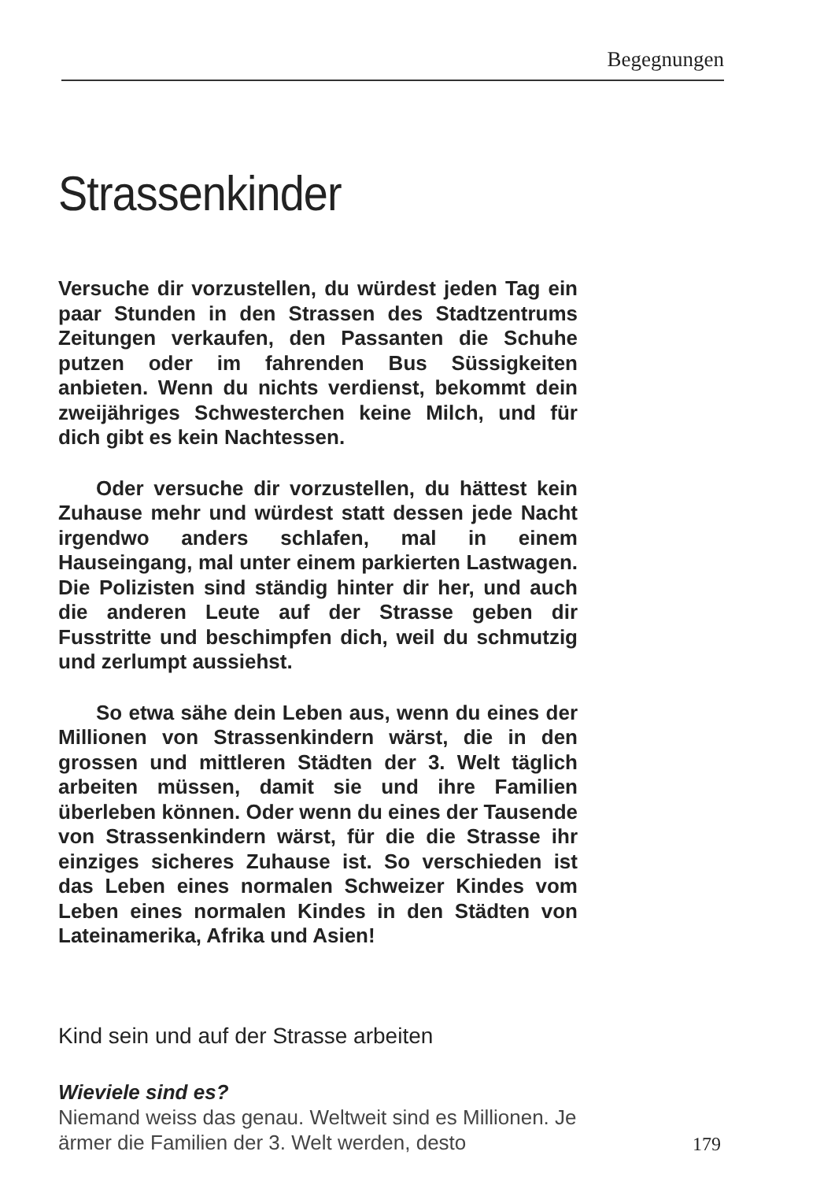Begegnungen
Strassenkinder
Versuche dir vorzustellen, du würdest jeden Tag ein paar Stunden in den Strassen des Stadtzentrums Zeitungen verkaufen, den Passanten die Schuhe putzen oder im fahrenden Bus Süssigkeiten anbieten. Wenn du nichts verdienst, bekommt dein zweijähriges Schwesterchen keine Milch, und für dich gibt es kein Nachtessen.
Oder versuche dir vorzustellen, du hättest kein Zuhause mehr und würdest statt dessen jede Nacht irgendwo anders schlafen, mal in einem Hauseingang, mal unter einem parkierten Lastwagen. Die Polizisten sind ständig hinter dir her, und auch die anderen Leute auf der Strasse geben dir Fusstritte und beschimpfen dich, weil du schmutzig und zerlumpt aussiehst.
So etwa sähe dein Leben aus, wenn du eines der Millionen von Strassenkindern wärst, die in den grossen und mittleren Städten der 3. Welt täglich arbeiten müssen, damit sie und ihre Familien überleben können. Oder wenn du eines der Tausende von Strassenkindern wärst, für die die Strasse ihr einziges sicheres Zuhause ist. So verschieden ist das Leben eines normalen Schweizer Kindes vom Leben eines normalen Kindes in den Städten von Lateinamerika, Afrika und Asien!
Kind sein und auf der Strasse arbeiten
Wieviele sind es?
Niemand weiss das genau. Weltweit sind es Millionen. Je ärmer die Familien der 3. Welt werden, desto
179